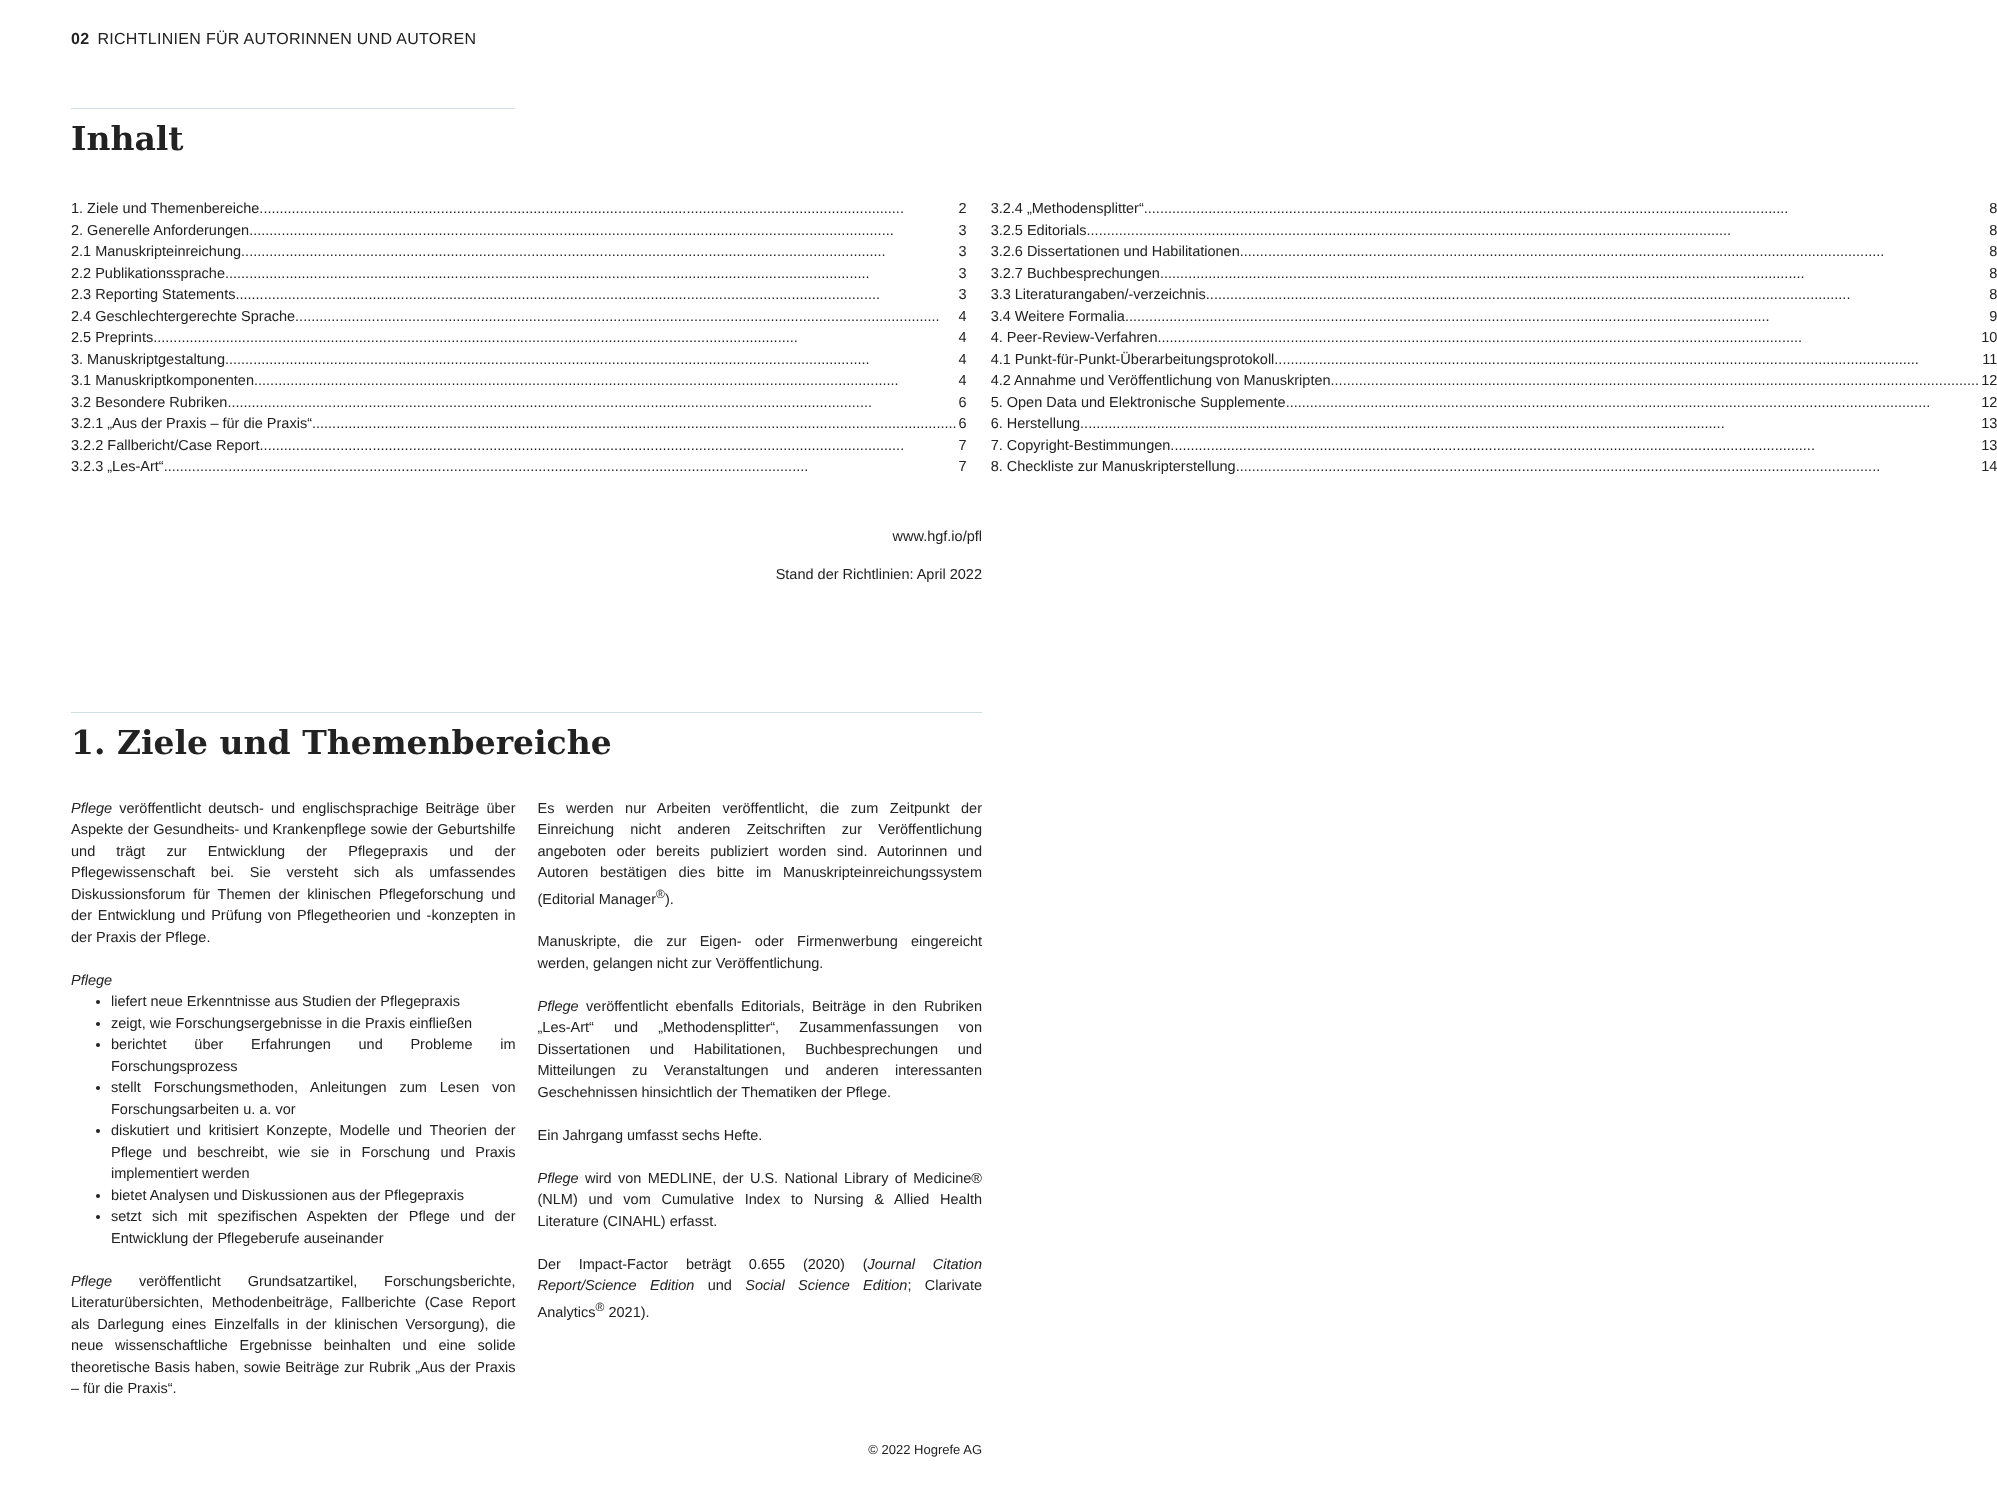02 RICHTLINIEN FÜR AUTORINNEN UND AUTOREN
Inhalt
1. Ziele und Themenbereiche 2
2. Generelle Anforderungen 3
2.1 Manuskripteinreichung 3
2.2 Publikationssprache 3
2.3 Reporting Statements 3
2.4 Geschlechtergerechte Sprache 4
2.5 Preprints 4
3. Manuskriptgestaltung 4
3.1 Manuskriptkomponenten 4
3.2 Besondere Rubriken 6
3.2.1 „Aus der Praxis – für die Praxis“ 6
3.2.2 Fallbericht/Case Report 7
3.2.3 „Les-Art“ 7
3.2.4 „Methodensplitter“ 8
3.2.5 Editorials 8
3.2.6 Dissertationen und Habilitationen 8
3.2.7 Buchbesprechungen 8
3.3 Literaturangaben/-verzeichnis 8
3.4 Weitere Formalia 9
4. Peer-Review-Verfahren 10
4.1 Punkt-für-Punkt-Überarbeitungsprotokoll 11
4.2 Annahme und Veröffentlichung von Manuskripten. 12
5. Open Data und Elektronische Supplemente 12
6. Herstellung 13
7. Copyright-Bestimmungen 13
8. Checkliste zur Manuskripterstellung 14
www.hgf.io/pfl
Stand der Richtlinien: April 2022
1. Ziele und Themenbereiche
Pflege veröffentlicht deutsch- und englischsprachige Beiträge über Aspekte der Gesundheits- und Krankenpflege sowie der Geburtshilfe und trägt zur Entwicklung der Pflegepraxis und der Pflegewissenschaft bei. Sie versteht sich als umfassendes Diskussionsforum für Themen der klinischen Pflegeforschung und der Entwicklung und Prüfung von Pflegetheorien und -konzepten in der Praxis der Pflege.
Pflege
liefert neue Erkenntnisse aus Studien der Pflegepraxis
zeigt, wie Forschungsergebnisse in die Praxis einfließen
berichtet über Erfahrungen und Probleme im Forschungsprozess
stellt Forschungsmethoden, Anleitungen zum Lesen von Forschungsarbeiten u. a. vor
diskutiert und kritisiert Konzepte, Modelle und Theorien der Pflege und beschreibt, wie sie in Forschung und Praxis implementiert werden
bietet Analysen und Diskussionen aus der Pflegepraxis
setzt sich mit spezifischen Aspekten der Pflege und der Entwicklung der Pflegeberufe auseinander
Pflege veröffentlicht Grundsatzartikel, Forschungsberichte, Literaturübersichten, Methodenbeiträge, Fallberichte (Case Report als Darlegung eines Einzelfalls in der klinischen Versorgung), die neue wissenschaftliche Ergebnisse beinhalten und eine solide theoretische Basis haben, sowie Beiträge zur Rubrik „Aus der Praxis – für die Praxis“.
Es werden nur Arbeiten veröffentlicht, die zum Zeitpunkt der Einreichung nicht anderen Zeitschriften zur Veröffentlichung angeboten oder bereits publiziert worden sind. Autorinnen und Autoren bestätigen dies bitte im Manuskripteinreichungssystem (Editorial Manager<sup>®</sup>).
Manuskripte, die zur Eigen- oder Firmenwerbung eingereicht werden, gelangen nicht zur Veröffentlichung.
Pflege veröffentlicht ebenfalls Editorials, Beiträge in den Rubriken „Les-Art“ und „Methodensplitter“, Zusammenfassungen von Dissertationen und Habilitationen, Buchbesprechungen und Mitteilungen zu Veranstaltungen und anderen interessanten Geschehnissen hinsichtlich der Thematiken der Pflege.
Ein Jahrgang umfasst sechs Hefte.
Pflege wird von MEDLINE, der U.S. National Library of Medicine® (NLM) und vom Cumulative Index to Nursing & Allied Health Literature (CINAHL) erfasst.
Der Impact-Factor beträgt 0.655 (2020) (Journal Citation Report/Science Edition und Social Science Edition; Clarivate Analytics<sup>®</sup> 2021).
© 2022 Hogrefe AG